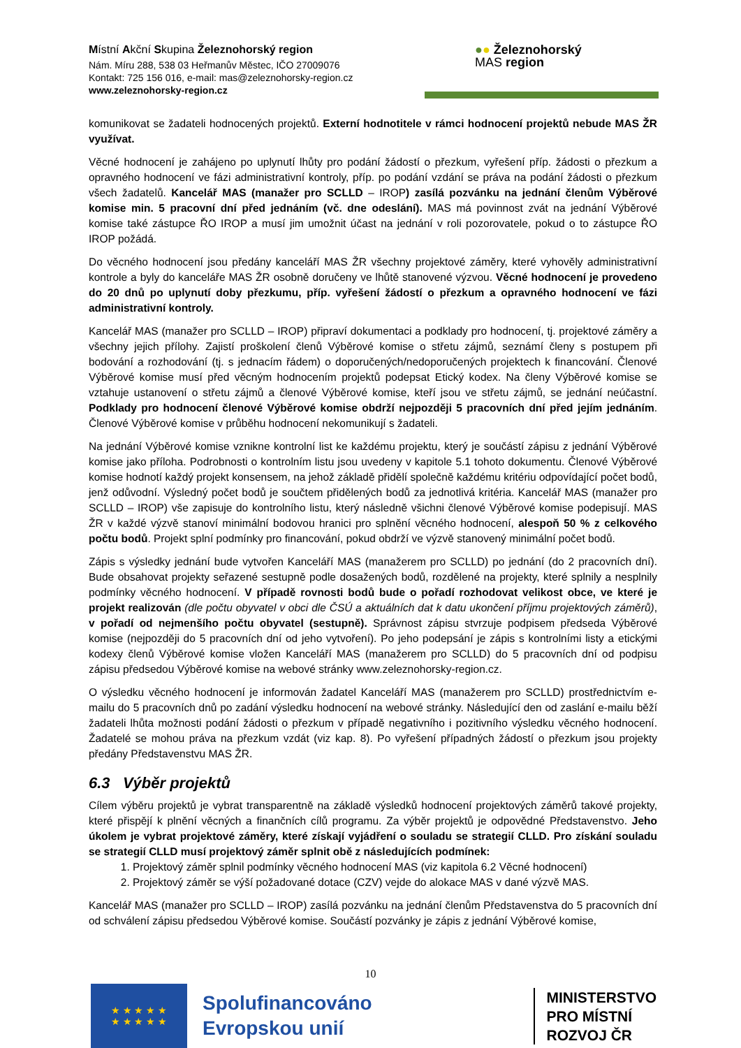Místní Akční Skupina Železnohorský region
Nám. Míru 288, 538 03 Heřmanův Městec, IČO 27009076
Kontakt: 725 156 016, e-mail: mas@zeleznohorsky-region.cz
www.zeleznohorsky-region.cz
●● Železnohorský
MAS region
komunikovat se žadateli hodnocených projektů. Externí hodnotitele v rámci hodnocení projektů nebude MAS ŽR využívat.
Věcné hodnocení je zahájeno po uplynutí lhůty pro podání žádostí o přezkum, vyřešení příp. žádosti o přezkum a opravného hodnocení ve fázi administrativní kontroly, příp. po podání vzdání se práva na podání žádosti o přezkum všech žadatelů. Kancelář MAS (manažer pro SCLLD – IROP) zasílá pozvánku na jednání členům Výběrové komise min. 5 pracovní dní před jednáním (vč. dne odeslání). MAS má povinnost zvát na jednání Výběrové komise také zástupce ŘO IROP a musí jim umožnit účast na jednání v roli pozorovatele, pokud o to zástupce ŘO IROP požádá.
Do věcného hodnocení jsou předány kanceláří MAS ŽR všechny projektové záměry, které vyhověly administrativní kontrole a byly do kanceláře MAS ŽR osobně doručeny ve lhůtě stanovené výzvou. Věcné hodnocení je provedeno do 20 dnů po uplynutí doby přezkumu, příp. vyřešení žádostí o přezkum a opravného hodnocení ve fázi administrativní kontroly.
Kancelář MAS (manažer pro SCLLD – IROP) připraví dokumentaci a podklady pro hodnocení, tj. projektové záměry a všechny jejich přílohy. Zajistí proškolení členů Výběrové komise o střetu zájmů, seznámí členy s postupem při bodování a rozhodování (tj. s jednacím řádem) o doporučených/nedoporučených projektech k financování. Členové Výběrové komise musí před věcným hodnocením projektů podepsat Etický kodex. Na členy Výběrové komise se vztahuje ustanovení o střetu zájmů a členové Výběrové komise, kteří jsou ve střetu zájmů, se jednání neúčastní. Podklady pro hodnocení členové Výběrové komise obdrží nejpozději 5 pracovních dní před jejím jednáním. Členové Výběrové komise v průběhu hodnocení nekomunikují s žadateli.
Na jednání Výběrové komise vznikne kontrolní list ke každému projektu, který je součástí zápisu z jednání Výběrové komise jako příloha. Podrobnosti o kontrolním listu jsou uvedeny v kapitole 5.1 tohoto dokumentu. Členové Výběrové komise hodnotí každý projekt konsensem, na jehož základě přidělí společně každému kritériu odpovídající počet bodů, jenž odůvodní. Výsledný počet bodů je součtem přidělených bodů za jednotlivá kritéria. Kancelář MAS (manažer pro SCLLD – IROP) vše zapisuje do kontrolního listu, který následně všichni členové Výběrové komise podepisují. MAS ŽR v každé výzvě stanoví minimální bodovou hranici pro splnění věcného hodnocení, alespoň 50 % z celkového počtu bodů. Projekt splní podmínky pro financování, pokud obdrží ve výzvě stanovený minimální počet bodů.
Zápis s výsledky jednání bude vytvořen Kanceláří MAS (manažerem pro SCLLD) po jednání (do 2 pracovních dní). Bude obsahovat projekty seřazené sestupně podle dosažených bodů, rozdělené na projekty, které splnily a nesplnily podmínky věcného hodnocení. V případě rovnosti bodů bude o pořadí rozhodovat velikost obce, ve které je projekt realizován (dle počtu obyvatel v obci dle ČSÚ a aktuálních dat k datu ukončení příjmu projektových záměrů), v pořadí od nejmenšího počtu obyvatel (sestupně). Správnost zápisu stvrzuje podpisem předseda Výběrové komise (nejpozději do 5 pracovních dní od jeho vytvoření). Po jeho podepsání je zápis s kontrolními listy a etickými kodexy členů Výběrové komise vložen Kanceláří MAS (manažerem pro SCLLD) do 5 pracovních dní od podpisu zápisu předsedou Výběrové komise na webové stránky www.zeleznohorsky-region.cz.
O výsledku věcného hodnocení je informován žadatel Kanceláří MAS (manažerem pro SCLLD) prostřednictvím e-mailu do 5 pracovních dnů po zadání výsledku hodnocení na webové stránky. Následující den od zaslání e-mailu běží žadateli lhůta možnosti podání žádosti o přezkum v případě negativního i pozitivního výsledku věcného hodnocení. Žadatelé se mohou práva na přezkum vzdát (viz kap. 8). Po vyřešení případných žádostí o přezkum jsou projekty předány Představenstvu MAS ŽR.
6.3 Výběr projektů
Cílem výběru projektů je vybrat transparentně na základě výsledků hodnocení projektových záměrů takové projekty, které přispějí k plnění věcných a finančních cílů programu. Za výběr projektů je odpovědné Představenstvo. Jeho úkolem je vybrat projektové záměry, které získají vyjádření o souladu se strategií CLLD. Pro získání souladu se strategií CLLD musí projektový záměr splnit obě z následujících podmínek:
1. Projektový záměr splnil podmínky věcného hodnocení MAS (viz kapitola 6.2 Věcné hodnocení)
2. Projektový záměr se výší požadované dotace (CZV) vejde do alokace MAS v dané výzvě MAS.
Kancelář MAS (manažer pro SCLLD – IROP) zasílá pozvánku na jednání členům Představenstva do 5 pracovních dní od schválení zápisu předsedou Výběrové komise. Součástí pozvánky je zápis z jednání Výběrové komise,
10
★ ★ ★ ★ ★
★ ★ ★ ★ ★
Spolufinancováno
Evropskou unií
MINISTERSTVO
PRO MÍSTNÍ
ROZVOJ ČR